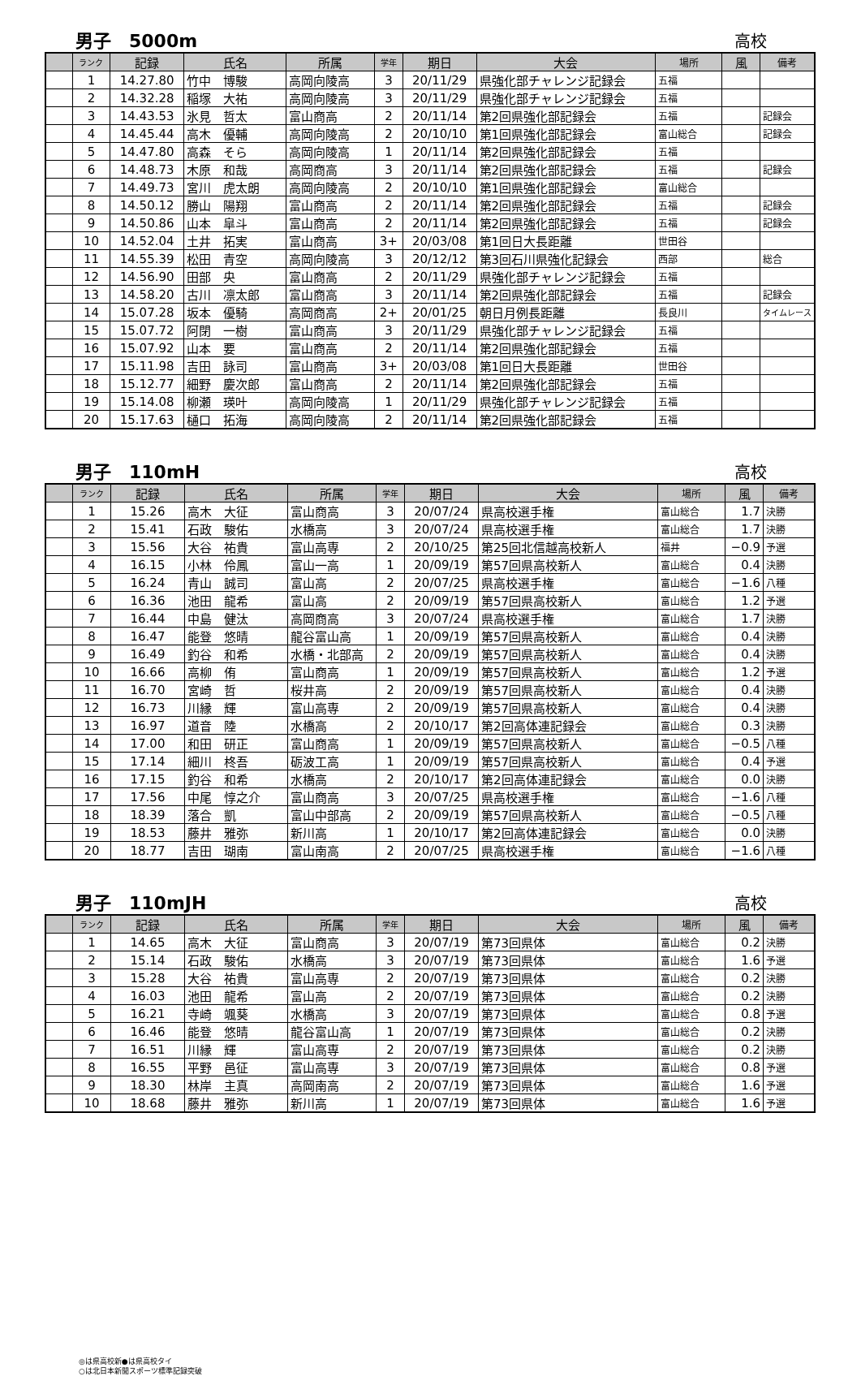男子　5000m 高校
| | ランク | 記録 | 氏名 | 所属 | 学年 | 期日 | 大会 | 場所 | 風 | 備考 |
| --- | --- | --- | --- | --- | --- | --- | --- | --- | --- | --- |
| | 1 | 14.27.80 | 竹中 博駿 | 高岡向陵高 | 3 | 20/11/29 | 県強化部チャレンジ記録会 | 五福 | | |
| | 2 | 14.32.28 | 稲塚 大祐 | 高岡向陵高 | 3 | 20/11/29 | 県強化部チャレンジ記録会 | 五福 | | |
| | 3 | 14.43.53 | 氷見 哲太 | 富山商高 | 2 | 20/11/14 | 第2回県強化部記録会 | 五福 | | 記録会 |
| | 4 | 14.45.44 | 高木 優輔 | 高岡向陵高 | 2 | 20/10/10 | 第1回県強化部記録会 | 富山総合 | | 記録会 |
| | 5 | 14.47.80 | 高森 そら | 高岡向陵高 | 1 | 20/11/14 | 第2回県強化部記録会 | 五福 | | |
| | 6 | 14.48.73 | 木原 和哉 | 高岡商高 | 3 | 20/11/14 | 第2回県強化部記録会 | 五福 | | 記録会 |
| | 7 | 14.49.73 | 宮川 虎太朗 | 高岡向陵高 | 2 | 20/10/10 | 第1回県強化部記録会 | 富山総合 | | |
| | 8 | 14.50.12 | 勝山 陽翔 | 富山商高 | 2 | 20/11/14 | 第2回県強化部記録会 | 五福 | | 記録会 |
| | 9 | 14.50.86 | 山本 皐斗 | 富山商高 | 2 | 20/11/14 | 第2回県強化部記録会 | 五福 | | 記録会 |
| | 10 | 14.52.04 | 土井 拓実 | 富山商高 | 3+ | 20/03/08 | 第1回日大長距離 | 世田谷 | | |
| | 11 | 14.55.39 | 松田 青空 | 高岡向陵高 | 3 | 20/12/12 | 第3回石川県強化記録会 | 西部 | | 総合 |
| | 12 | 14.56.90 | 田部 央 | 富山商高 | 2 | 20/11/29 | 県強化部チャレンジ記録会 | 五福 | | |
| | 13 | 14.58.20 | 古川 凛太郎 | 富山商高 | 3 | 20/11/14 | 第2回県強化部記録会 | 五福 | | 記録会 |
| | 14 | 15.07.28 | 坂本 優騎 | 高岡商高 | 2+ | 20/01/25 | 朝日月例長距離 | 長良川 | | タイムレース |
| | 15 | 15.07.72 | 阿閉 一樹 | 富山商高 | 3 | 20/11/29 | 県強化部チャレンジ記録会 | 五福 | | |
| | 16 | 15.07.92 | 山本 要 | 富山商高 | 2 | 20/11/14 | 第2回県強化部記録会 | 五福 | | |
| | 17 | 15.11.98 | 吉田 詠司 | 富山商高 | 3+ | 20/03/08 | 第1回日大長距離 | 世田谷 | | |
| | 18 | 15.12.77 | 細野 慶次郎 | 富山商高 | 2 | 20/11/14 | 第2回県強化部記録会 | 五福 | | |
| | 19 | 15.14.08 | 柳瀬 瑛叶 | 高岡向陵高 | 1 | 20/11/29 | 県強化部チャレンジ記録会 | 五福 | | |
| | 20 | 15.17.63 | 樋口 拓海 | 高岡向陵高 | 2 | 20/11/14 | 第2回県強化部記録会 | 五福 | | |
男子　110mH 高校
| | ランク | 記録 | 氏名 | 所属 | 学年 | 期日 | 大会 | 場所 | 風 | 備考 |
| --- | --- | --- | --- | --- | --- | --- | --- | --- | --- | --- |
| | 1 | 15.26 | 高木 大征 | 富山商高 | 3 | 20/07/24 | 県高校選手権 | 富山総合 | 1.7 | 決勝 |
| | 2 | 15.41 | 石政 駿佑 | 水橋高 | 3 | 20/07/24 | 県高校選手権 | 富山総合 | 1.7 | 決勝 |
| | 3 | 15.56 | 大谷 祐貴 | 富山高専 | 2 | 20/10/25 | 第25回北信越高校新人 | 福井 | −0.9 | 予選 |
| | 4 | 16.15 | 小林 伶鳳 | 富山一高 | 1 | 20/09/19 | 第57回県高校新人 | 富山総合 | 0.4 | 決勝 |
| | 5 | 16.24 | 青山 誠司 | 富山高 | 2 | 20/07/25 | 県高校選手権 | 富山総合 | −1.6 | 八種 |
| | 6 | 16.36 | 池田 龍希 | 富山高 | 2 | 20/09/19 | 第57回県高校新人 | 富山総合 | 1.2 | 予選 |
| | 7 | 16.44 | 中島 健汰 | 高岡商高 | 3 | 20/07/24 | 県高校選手権 | 富山総合 | 1.7 | 決勝 |
| | 8 | 16.47 | 能登 悠晴 | 龍谷富山高 | 1 | 20/09/19 | 第57回県高校新人 | 富山総合 | 0.4 | 決勝 |
| | 9 | 16.49 | 釣谷 和希 | 水橋・北部高 | 2 | 20/09/19 | 第57回県高校新人 | 富山総合 | 0.4 | 決勝 |
| | 10 | 16.66 | 高柳 侑 | 富山商高 | 1 | 20/09/19 | 第57回県高校新人 | 富山総合 | 1.2 | 予選 |
| | 11 | 16.70 | 宮崎 哲 | 桜井高 | 2 | 20/09/19 | 第57回県高校新人 | 富山総合 | 0.4 | 決勝 |
| | 12 | 16.73 | 川縁 輝 | 富山高専 | 2 | 20/09/19 | 第57回県高校新人 | 富山総合 | 0.4 | 決勝 |
| | 13 | 16.97 | 道音 陸 | 水橋高 | 2 | 20/10/17 | 第2回高体連記録会 | 富山総合 | 0.3 | 決勝 |
| | 14 | 17.00 | 和田 研正 | 富山商高 | 1 | 20/09/19 | 第57回県高校新人 | 富山総合 | −0.5 | 八種 |
| | 15 | 17.14 | 細川 柊吾 | 砺波工高 | 1 | 20/09/19 | 第57回県高校新人 | 富山総合 | 0.4 | 予選 |
| | 16 | 17.15 | 釣谷 和希 | 水橋高 | 2 | 20/10/17 | 第2回高体連記録会 | 富山総合 | 0.0 | 決勝 |
| | 17 | 17.56 | 中尾 惇之介 | 富山商高 | 3 | 20/07/25 | 県高校選手権 | 富山総合 | −1.6 | 八種 |
| | 18 | 18.39 | 落合 凱 | 富山中部高 | 2 | 20/09/19 | 第57回県高校新人 | 富山総合 | −0.5 | 八種 |
| | 19 | 18.53 | 藤井 雅弥 | 新川高 | 1 | 20/10/17 | 第2回高体連記録会 | 富山総合 | 0.0 | 決勝 |
| | 20 | 18.77 | 吉田 瑚南 | 富山南高 | 2 | 20/07/25 | 県高校選手権 | 富山総合 | −1.6 | 八種 |
男子　110mJH 高校
| | ランク | 記録 | 氏名 | 所属 | 学年 | 期日 | 大会 | 場所 | 風 | 備考 |
| --- | --- | --- | --- | --- | --- | --- | --- | --- | --- | --- |
| | 1 | 14.65 | 高木 大征 | 富山商高 | 3 | 20/07/19 | 第73回県体 | 富山総合 | 0.2 | 決勝 |
| | 2 | 15.14 | 石政 駿佑 | 水橋高 | 3 | 20/07/19 | 第73回県体 | 富山総合 | 1.6 | 予選 |
| | 3 | 15.28 | 大谷 祐貴 | 富山高専 | 2 | 20/07/19 | 第73回県体 | 富山総合 | 0.2 | 決勝 |
| | 4 | 16.03 | 池田 龍希 | 富山高 | 2 | 20/07/19 | 第73回県体 | 富山総合 | 0.2 | 決勝 |
| | 5 | 16.21 | 寺崎 颯葵 | 水橋高 | 3 | 20/07/19 | 第73回県体 | 富山総合 | 0.8 | 予選 |
| | 6 | 16.46 | 能登 悠晴 | 龍谷富山高 | 1 | 20/07/19 | 第73回県体 | 富山総合 | 0.2 | 決勝 |
| | 7 | 16.51 | 川縁 輝 | 富山高専 | 2 | 20/07/19 | 第73回県体 | 富山総合 | 0.2 | 決勝 |
| | 8 | 16.55 | 平野 邑征 | 富山高専 | 3 | 20/07/19 | 第73回県体 | 富山総合 | 0.8 | 予選 |
| | 9 | 18.30 | 林岸 主真 | 高岡南高 | 2 | 20/07/19 | 第73回県体 | 富山総合 | 1.6 | 予選 |
| | 10 | 18.68 | 藤井 雅弥 | 新川高 | 1 | 20/07/19 | 第73回県体 | 富山総合 | 1.6 | 予選 |
◎は県高校新●は県高校タイ
○は北日本新聞スポーツ標準記録突破